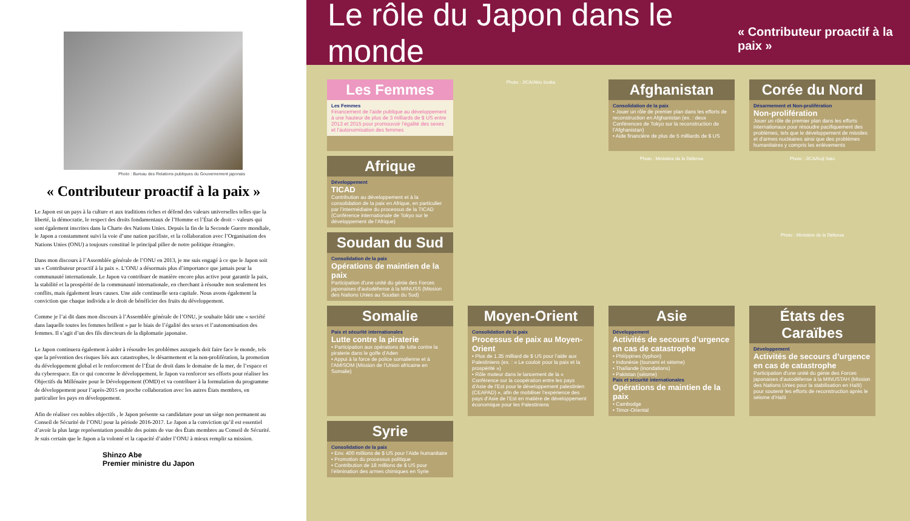Photo : Bureau des Relations publiques du Gouvernement japonais
« Contributeur proactif à la paix »
Le Japon est un pays à la culture et aux traditions riches et défend des valeurs universelles telles que la liberté, la démocratie, le respect des droits fondamentaux de l’Homme et l’État de droit – valeurs qui sont également inscrites dans la Charte des Nations Unies. Depuis la fin de la Seconde Guerre mondiale, le Japon a constamment suivi la voie d’une nation pacifiste, et la collaboration avec l’Organisation des Nations Unies (ONU) a toujours constitué le principal pilier de notre politique étrangère.
Dans mon discours à l’Assemblée générale de l’ONU en 2013, je me suis engagé à ce que le Japon soit un « Contributeur proactif à la paix ». L’ONU a désormais plus d’importance que jamais pour la communauté internationale. Le Japon va contribuer de manière encore plus active pour garantir la paix, la stabilité et la prospérité de la communauté internationale, en cherchant à résoudre non seulement les conflits, mais également leurs causes. Une aide continuelle sera capitale. Nous avons également la conviction que chaque individu a le droit de bénéficier des fruits du développement.
Comme je l’ai dit dans mon discours à l’Assemblée générale de l’ONU, je souhaite bâtir une « société dans laquelle toutes les femmes brillent » par le biais de l’égalité des sexes et l’autonomisation des femmes. Il s’agit d’un des fils directeurs de la diplomatie japonaise.
Le Japon continuera également à aider à résoudre les problèmes auxquels doit faire face le monde, tels que la prévention des risques liés aux catastrophes, le désarmement et la non-prolifération, la promotion du développement global et le renforcement de l’État de droit dans le domaine de la mer, de l’espace et du cyberespace. En ce qui concerne le développement, le Japon va renforcer ses efforts pour réaliser les Objectifs du Millénaire pour le Développement (OMD) et va contribuer à la formulation du programme de développement pour l’après-2015 en proche collaboration avec les autres États membres, en particulier les pays en développement.
Afin de réaliser ces nobles objectifs , le Japon présente sa candidature pour un siège non permanent au Conseil de Sécurité de l’ONU pour la période 2016-2017. Le Japon a la conviction qu’il est essentiel d’avoir la plus large représentation possible des points de vue des États membres au Conseil de Sécurité. Je suis certain que le Japon a la volonté et la capacité d’aider l’ONU à mieux remplir sa mission.
Shinzo Abe
Premier ministre du Japon
Le rôle du Japon dans le monde « Contributeur proactif à la paix »
Les Femmes
Les Femmes
Financement de l’aide publique au développement à une hauteur de plus de 3 milliards de $ US entre 2013 et 2015 pour promouvoir l’égalité des sexes et l’autonomisation des femmes
Photo : JICA/Akio Iizuka
Afghanistan
Consolidation de la paix
• Jouer un rôle de premier plan dans les efforts de reconstruction en Afghanistan (ex. : deux Conférences de Tokyo sur la reconstruction de l’Afghanistan)
• Aide financière de plus de 5 milliards de $ US
Corée du Nord
Désarmement et Non-prolifération
Non-prolifération
Jouer un rôle de premier plan dans les efforts internationaux pour résoudre pacifiquement des problèmes, tels que le développement de missiles et d’armes nucléaires ainsi que des problèmes humanitaires y compris les enlèvements
Afrique
Développement
TICAD
Contribution au développement et à la consolidation de la paix en Afrique, en particulier par l’intermédiaire du processus de la TICAD (Conférence internationale de Tokyo sur le développement de l’Afrique)
Photo : Ministère de la Défense
Photo : JICA/Koji Sato
Soudan du Sud
Consolidation de la paix
Opérations de maintien de la paix
Participation d’une unité du génie des Forces japonaises d’autodéfense à la MINUSS (Mission des Nations Unies au Soudan du Sud)
Photo : Ministère de la Défense
Somalie
Paix et sécurité internationales
Lutte contre la piraterie
• Participation aux opérations de lutte contre la piraterie dans le golfe d’Aden
• Appui à la force de police somalienne et à l’AMISOM (Mission de l’Union africaine en Somalie)
Moyen-Orient
Consolidation de la paix
Processus de paix au Moyen-Orient
• Plus de 1.35 milliard de $ US pour l’aide aux Palestiniens (ex. : « Le couloir pour la paix et la prospérité »)
• Rôle moteur dans le lancement de la « Conférence sur la coopération entre les pays d’Asie de l’Est pour le développement palestinien (CEAPAD) », afin de mobiliser l’expérience des pays d’Asie de l’Est en matière de développement économique pour les Palestiniens
Asie
Développement
Activités de secours d’urgence en cas de catastrophe
• Philippines (typhon)
• Indonésie (tsunami et séisme)
• Thaïlande (inondations)
• Pakistan (séisme)
Paix et sécurité internationales
Opérations de maintien de la paix
• Cambodge
• Timor-Oriental
États des Caraïbes
Développement
Activités de secours d’urgence en cas de catastrophe
Participation d’une unité du génie des Forces japonaises d’autodéfense à la MINUSTAH (Mission des Nations Unies pour la stabilisation en Haïti) pour soutenir les efforts de reconstruction après le séisme d’Haïti
Syrie
Consolidation de la paix
• Env. 400 millions de $ US pour l’Aide humanitaire
• Promotion du processus politique
• Contribution de 18 millions de $ US pour l’élimination des armes chimiques en Syrie